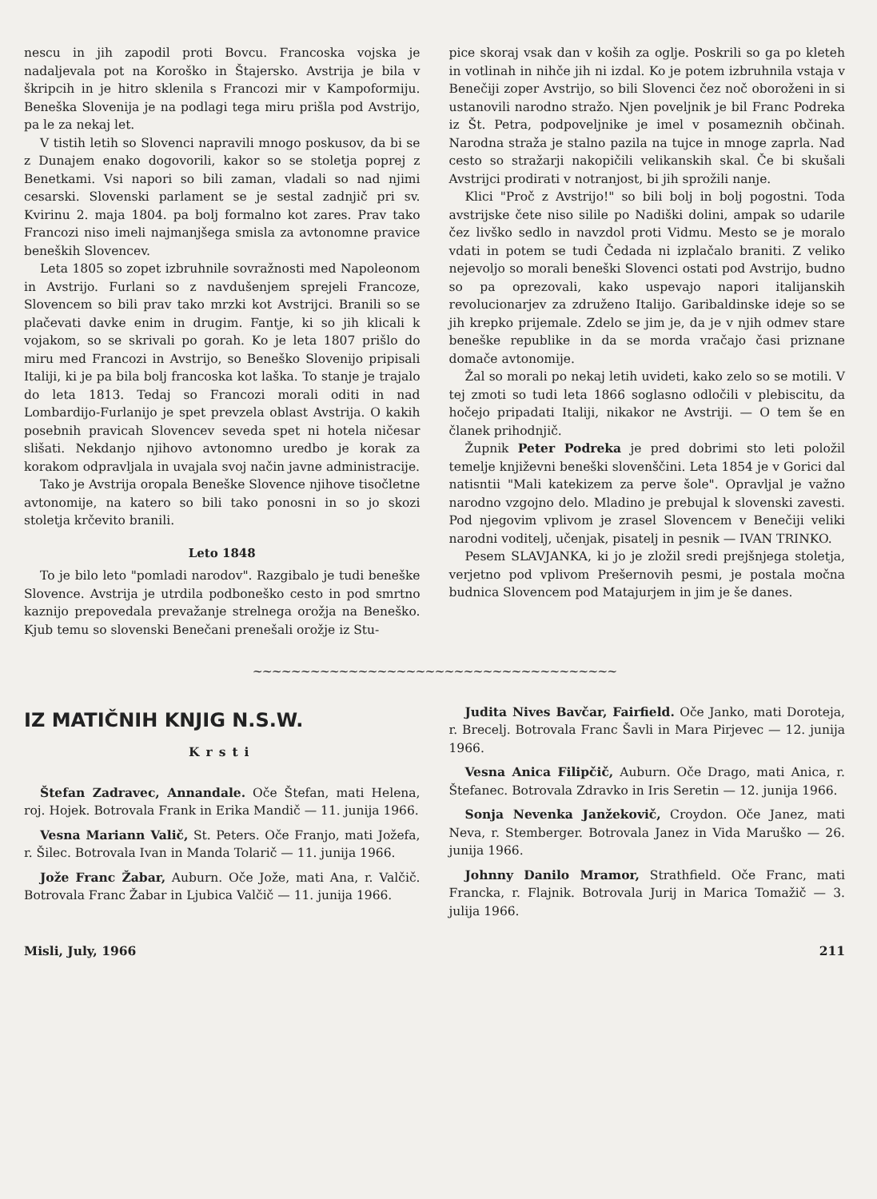nescu in jih zapodil proti Bovcu. Francoska vojska je nadaljevala pot na Koroško in Štajersko. Avstrija je bila v škripcih in je hitro sklenila s Francozi mir v Kampoformiju. Beneška Slovenija je na podlagi tega miru prišla pod Avstrijo, pa le za nekaj let.
V tistih letih so Slovenci napravili mnogo poskusov, da bi se z Dunajem enako dogovorili, kakor so se stoletja poprej z Benetkami. Vsi napori so bili zaman, vladali so nad njimi cesarski. Slovenski parlament se je sestal zadnjič pri sv. Kvirinu 2. maja 1804. pa bolj formalno kot zares. Prav tako Francozi niso imeli najmanjšega smisla za avtonomne pravice beneških Slovencev.
Leta 1805 so zopet izbruhnile sovražnosti med Napoleonom in Avstrijo. Furlani so z navdušenjem sprejeli Francoze, Slovencem so bili prav tako mrzki kot Avstrijci. Branili so se plačevati davke enim in drugim. Fantje, ki so jih klicali k vojakom, so se skrivali po gorah. Ko je leta 1807 prišlo do miru med Francozi in Avstrijo, so Beneško Slovenijo pripisali Italiji, ki je pa bila bolj francoska kot laška. To stanje je trajalo do leta 1813. Tedaj so Francozi morali oditi in nad Lombardijo-Furlanijo je spet prevzela oblast Avstrija. O kakih posebnih pravicah Slovencev seveda spet ni hotela ničesar slišati. Nekdanjo njihovo avtonomno uredbo je korak za korakom odpravljala in uvajala svoj način javne administracije.
Tako je Avstrija oropala Beneške Slovence njihove tisočletne avtonomije, na katero so bili tako ponosni in so jo skozi stoletja krčevito branili.
Leto 1848
To je bilo leto "pomladi narodov". Razgibalo je tudi beneške Slovence. Avstrija je utrdila podboneško cesto in pod smrtno kaznijo prepovedala prevažanje strelnega orožja na Beneško. Kjub temu so slovenski Benečani prenešali orožje iz Stu-
pice skoraj vsak dan v koših za oglje. Poskrili so ga po kleteh in votlinah in nihče jih ni izdal. Ko je potem izbruhnila vstaja v Benečiji zoper Avstrijo, so bili Slovenci čez noč oboroženi in si ustanovili narodno stražo. Njen poveljnik je bil Franc Podreka iz Št. Petra, podpoveljnike je imel v posameznih občinah. Narodna straža je stalno pazila na tujce in mnoge zaprla. Nad cesto so stražarji nakopičili velikanskih skal. Če bi skušali Avstrijci prodirati v notranjost, bi jih sprožili nanje.
Klici "Proč z Avstrijo!" so bili bolj in bolj pogostni. Toda avstrijske čete niso silile po Nadiški dolini, ampak so udarile čez livško sedlo in navzdol proti Vidmu. Mesto se je moralo vdati in potem se tudi Čedada ni izplačalo braniti. Z veliko nejevoljo so morali beneški Slovenci ostati pod Avstrijo, budno so pa oprezovali, kako uspevajo napori italijanskih revolucionarjev za združeno Italijo. Garibaldinske ideje so se jih krepko prijemale. Zdelo se jim je, da je v njih odmev stare beneške republike in da se morda vračajo časi priznane domače avtonomije.
Žal so morali po nekaj letih uvideti, kako zelo so se motili. V tej zmoti so tudi leta 1866 soglasno odločili v plebiscitu, da hočejo pripadati Italiji, nikakor ne Avstriji. — O tem še en članek prihodnjič.
Župnik Peter Podreka je pred dobrimi sto leti položil temelje književni beneški slovenščini. Leta 1854 je v Gorici dal natisntii "Mali katekizem za perve šole". Opravljal je važno narodno vzgojno delo. Mladino je prebujal k slovenski zavesti. Pod njegovim vplivom je zrasel Slovencem v Benečiji veliki narodni voditelj, učenjak, pisatelj in pesnik — IVAN TRINKO.
Pesem SLAVJANKA, ki jo je zložil sredi prejšnjega stoletja, verjetno pod vplivom Prešernovih pesmi, je postala močna budnica Slovencem pod Matajurjem in jim je še danes.
~~~~~~~~~~~~~~~~~~~~~~~~~~~~~~~~~~~~~~
IZ MATIČNIH KNJIG N.S.W.
Krsti
Štefan Zadravec, Annandale. Oče Štefan, mati Helena, roj. Hojek. Botrovala Frank in Erika Mandič — 11. junija 1966.
Vesna Mariann Valič, St. Peters. Oče Franjo, mati Jožefa, r. Šilec. Botrovala Ivan in Manda Tolarič — 11. junija 1966.
Jože Franc Žabar, Auburn. Oče Jože, mati Ana, r. Valčič. Botrovala Franc Žabar in Ljubica Valčič — 11. junija 1966.
Judita Nives Bavčar, Fairfield. Oče Janko, mati Doroteja, r. Brecelj. Botrovala Franc Šavli in Mara Pirjevec — 12. junija 1966.
Vesna Anica Filipčič, Auburn. Oče Drago, mati Anica, r. Štefanec. Botrovala Zdravko in Iris Seretin — 12. junija 1966.
Sonja Nevenka Janžekovič, Croydon. Oče Janez, mati Neva, r. Stemberger. Botrovala Janez in Vida Maruško — 26. junija 1966.
Johnny Danilo Mramor, Strathfield. Oče Franc, mati Francka, r. Flajnik. Botrovala Jurij in Marica Tomažič — 3. julija 1966.
Misli, July, 1966 211